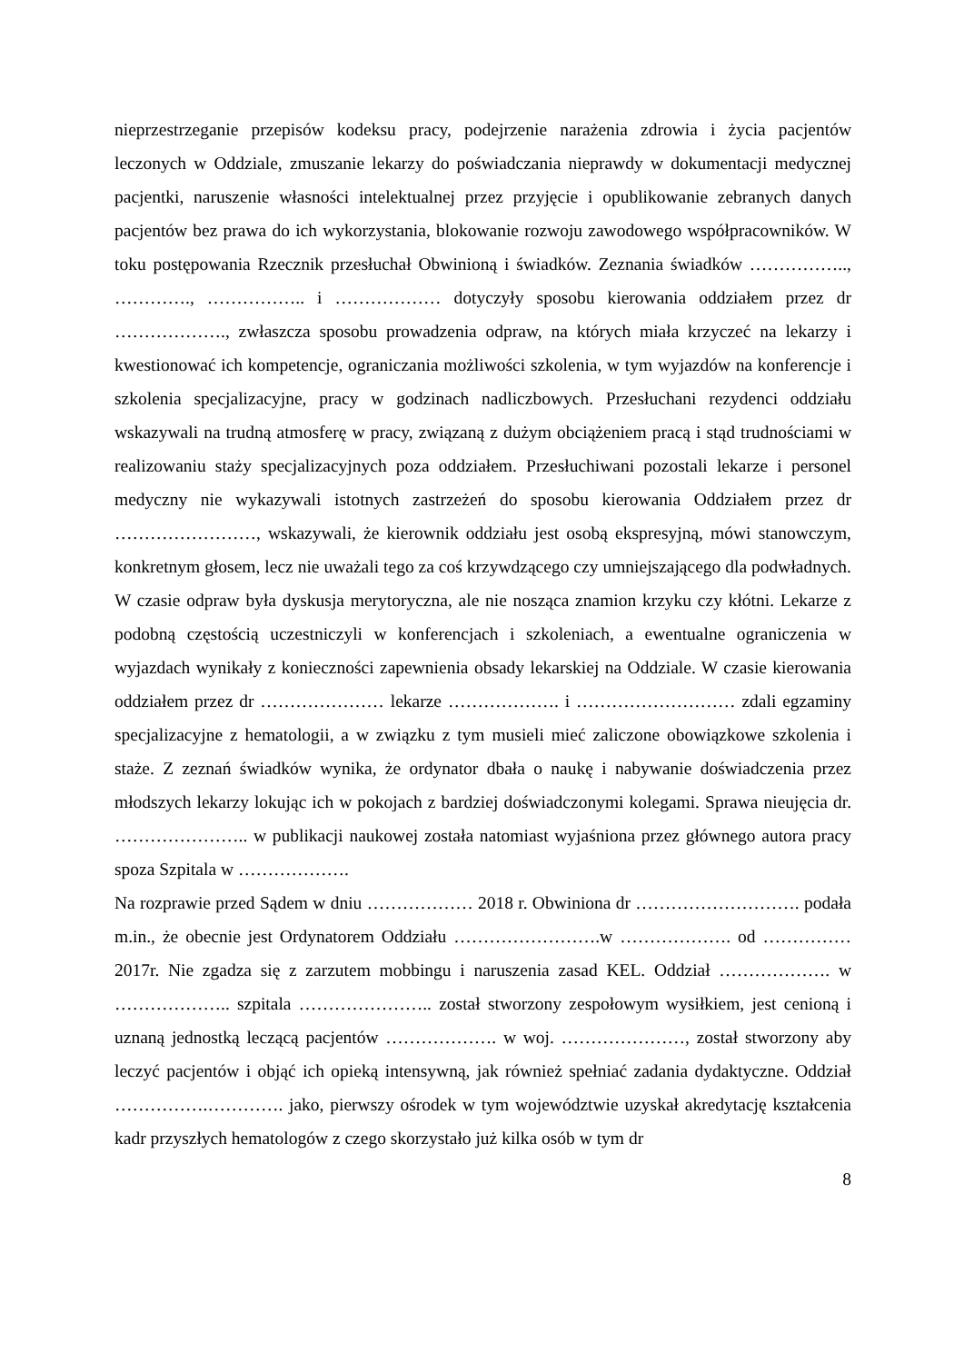nieprzestrzeganie przepisów kodeksu pracy, podejrzenie narażenia zdrowia i życia pacjentów leczonych w Oddziale, zmuszanie lekarzy do poświadczania nieprawdy w dokumentacji medycznej pacjentki, naruszenie własności intelektualnej przez przyjęcie i opublikowanie zebranych danych pacjentów bez prawa do ich wykorzystania, blokowanie rozwoju zawodowego współpracowników. W toku postępowania Rzecznik przesłuchał Obwinioną i świadków. Zeznania świadków …………….., …………., …………….. i ……………… dotyczyły sposobu kierowania oddziałem przez dr ………………., zwłaszcza sposobu prowadzenia odpraw, na których miała krzyczeć na lekarzy i kwestionować ich kompetencje, ograniczania możliwości szkolenia, w tym wyjazdów na konferencje i szkolenia specjalizacyjne, pracy w godzinach nadliczbowych. Przesłuchani rezydenci oddziału wskazywali na trudną atmosferę w pracy, związaną z dużym obciążeniem pracą i stąd trudnościami w realizowaniu staży specjalizacyjnych poza oddziałem. Przesłuchiwani pozostali lekarze i personel medyczny nie wykazywali istotnych zastrzeżeń do sposobu kierowania Oddziałem przez dr ……………………, wskazywali, że kierownik oddziału jest osobą ekspresyjną, mówi stanowczym, konkretnym głosem, lecz nie uważali tego za coś krzywdzącego czy umniejszającego dla podwładnych. W czasie odpraw była dyskusja merytoryczna, ale nie nosząca znamion krzyku czy kłótni. Lekarze z podobną częstością uczestniczyli w konferencjach i szkoleniach, a ewentualne ograniczenia w wyjazdach wynikały z konieczności zapewnienia obsady lekarskiej na Oddziale. W czasie kierowania oddziałem przez dr ………………… lekarze ………………. i ……………………… zdali egzaminy specjalizacyjne z hematologii, a w związku z tym musieli mieć zaliczone obowiązkowe szkolenia i staże. Z zeznań świadków wynika, że ordynator dbała o naukę i nabywanie doświadczenia przez młodszych lekarzy lokując ich w pokojach z bardziej doświadczonymi kolegami. Sprawa nieujęcia dr. ………………….. w publikacji naukowej została natomiast wyjaśniona przez głównego autora pracy spoza Szpitala w ……………….
Na rozprawie przed Sądem w dniu ……………… 2018 r. Obwiniona dr ………………………. podała m.in., że obecnie jest Ordynatorem Oddziału …………………….w ………………. od …………… 2017r. Nie zgadza się z zarzutem mobbingu i naruszenia zasad KEL. Oddział ………………. w ……………….. szpitala ………………….. został stworzony zespołowym wysiłkiem, jest cenioną i uznaną jednostką leczącą pacjentów ………………. w woj. …………………, został stworzony aby leczyć pacjentów i objąć ich opieką intensywną, jak również spełniać zadania dydaktyczne. Oddział …………….…………. jako, pierwszy ośrodek w tym województwie uzyskał akredytację kształcenia kadr przyszłych hematologów z czego skorzystało już kilka osób w tym dr
8